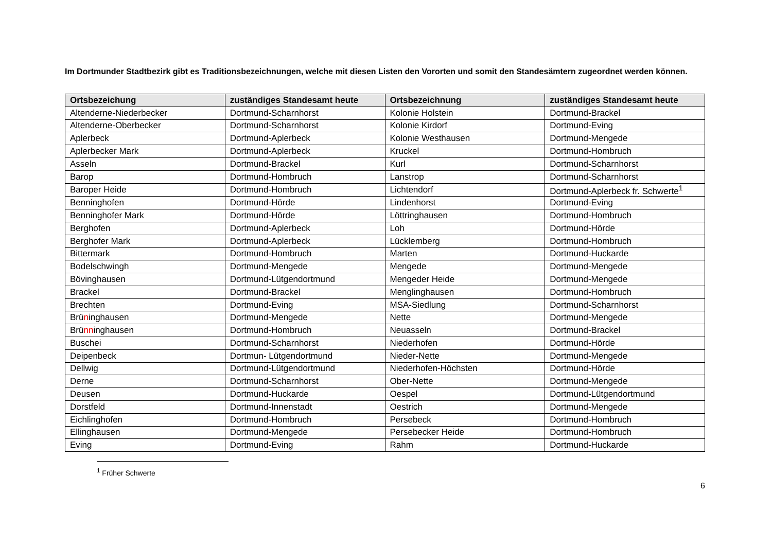Im Dortmunder Stadtbezirk gibt es Traditionsbezeichnungen, welche mit diesen Listen den Vororten und somit den Standesämtern zugeordnet werden können.
| Ortsbezeichung | zuständiges Standesamt heute | Ortsbezeichnung | zuständiges Standesamt heute |
| --- | --- | --- | --- |
| Altenderne-Niederbecker | Dortmund-Scharnhorst | Kolonie Holstein | Dortmund-Brackel |
| Altenderne-Oberbecker | Dortmund-Scharnhorst | Kolonie Kirdorf | Dortmund-Eving |
| Aplerbeck | Dortmund-Aplerbeck | Kolonie Westhausen | Dortmund-Mengede |
| Aplerbecker Mark | Dortmund-Aplerbeck | Kruckel | Dortmund-Hombruch |
| Asseln | Dortmund-Brackel | Kurl | Dortmund-Scharnhorst |
| Barop | Dortmund-Hombruch | Lanstrop | Dortmund-Scharnhorst |
| Baroper Heide | Dortmund-Hombruch | Lichtendorf | Dortmund-Aplerbeck fr. Schwerte<sup>1</sup> |
| Benninghofen | Dortmund-Hörde | Lindenhorst | Dortmund-Eving |
| Benninghofer Mark | Dortmund-Hörde | Löttringhausen | Dortmund-Hombruch |
| Berghofen | Dortmund-Aplerbeck | Loh | Dortmund-Hörde |
| Berghofer Mark | Dortmund-Aplerbeck | Lücklemberg | Dortmund-Hombruch |
| Bittermark | Dortmund-Hombruch | Marten | Dortmund-Huckarde |
| Bodelschwingh | Dortmund-Mengede | Mengede | Dortmund-Mengede |
| Bövinghausen | Dortmund-Lütgendortmund | Mengeder Heide | Dortmund-Mengede |
| Brackel | Dortmund-Brackel | Menglinghausen | Dortmund-Hombruch |
| Brechten | Dortmund-Eving | MSA-Siedlung | Dortmund-Scharnhorst |
| Brü n inghausen | Dortmund-Mengede | Nette | Dortmund-Mengede |
| Brü nn inghausen | Dortmund-Hombruch | Neuasseln | Dortmund-Brackel |
| Buschei | Dortmund-Scharnhorst | Niederhofen | Dortmund-Hörde |
| Deipenbeck | Dortmun- Lütgendortmund | Nieder-Nette | Dortmund-Mengede |
| Dellwig | Dortmund-Lütgendortmund | Niederhofen-Höchsten | Dortmund-Hörde |
| Derne | Dortmund-Scharnhorst | Ober-Nette | Dortmund-Mengede |
| Deusen | Dortmund-Huckarde | Oespel | Dortmund-Lütgendortmund |
| Dorstfeld | Dortmund-Innenstadt | Oestrich | Dortmund-Mengede |
| Eichlinghofen | Dortmund-Hombruch | Persebeck | Dortmund-Hombruch |
| Ellinghausen | Dortmund-Mengede | Persebecker Heide | Dortmund-Hombruch |
| Eving | Dortmund-Eving | Rahm | Dortmund-Huckarde |
<sup>1</sup> Früher Schwerte
6